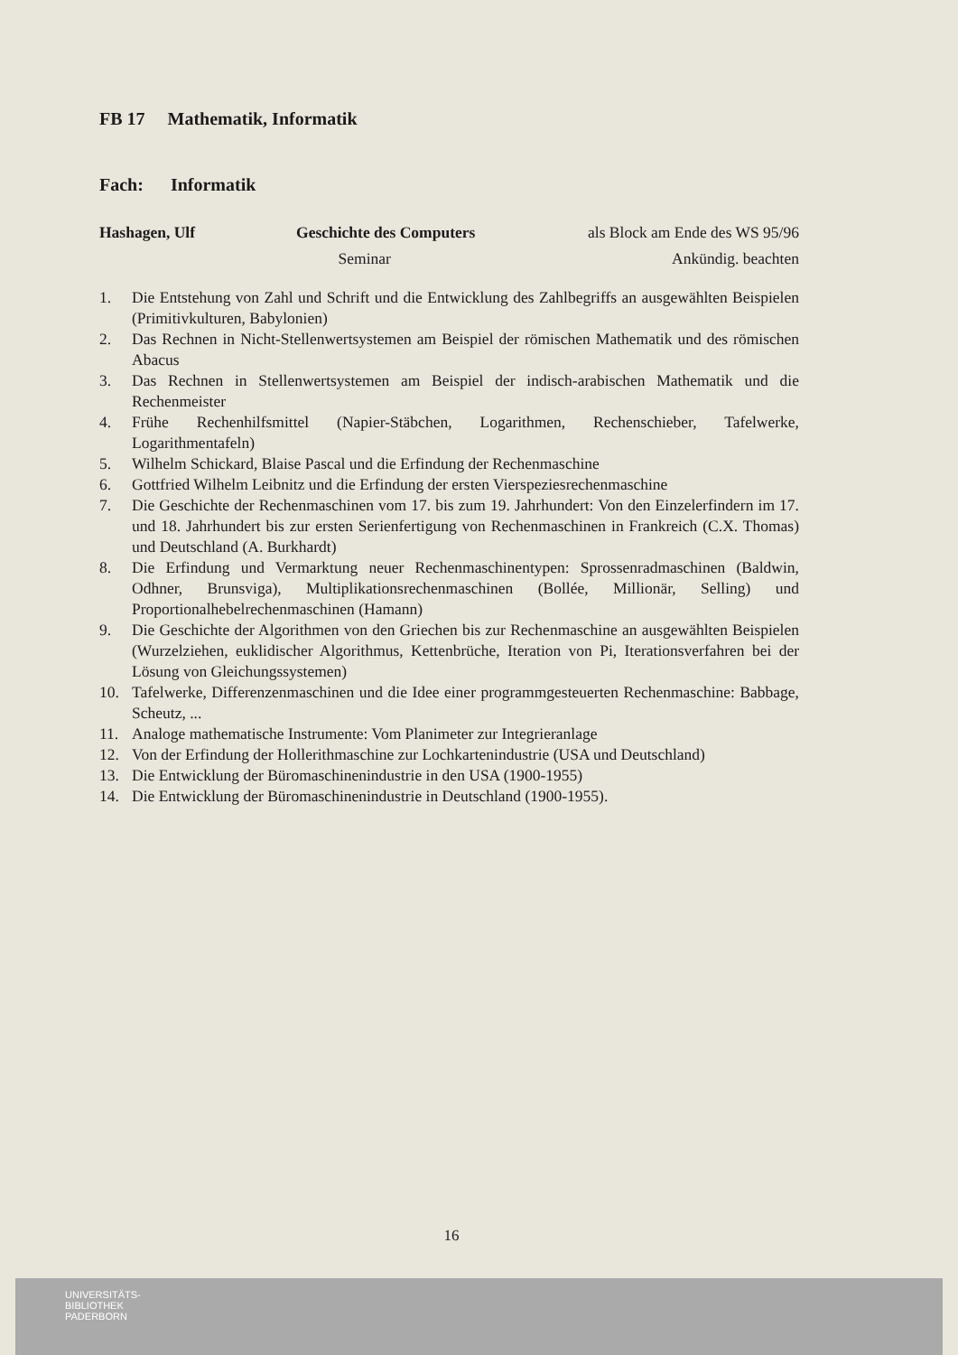FB 17 Mathematik, Informatik
Fach: Informatik
Hashagen, Ulf Geschichte des Computers als Block am Ende des WS 95/96
Seminar Ankündig. beachten
1. Die Entstehung von Zahl und Schrift und die Entwicklung des Zahlbegriffs an ausgewählten Beispielen (Primitivkulturen, Babylonien)
2. Das Rechnen in Nicht-Stellenwertsystemen am Beispiel der römischen Mathematik und des römischen Abacus
3. Das Rechnen in Stellenwertsystemen am Beispiel der indisch-arabischen Mathematik und die Rechenmeister
4. Frühe Rechenhilfsmittel (Napier-Stäbchen, Logarithmen, Rechenschieber, Tafelwerke, Logarithmentafeln)
5. Wilhelm Schickard, Blaise Pascal und die Erfindung der Rechenmaschine
6. Gottfried Wilhelm Leibnitz und die Erfindung der ersten Vierspeziesrechenmaschine
7. Die Geschichte der Rechenmaschinen vom 17. bis zum 19. Jahrhundert: Von den Einzelerfindern im 17. und 18. Jahrhundert bis zur ersten Serienfertigung von Rechenmaschinen in Frankreich (C.X. Thomas) und Deutschland (A. Burkhardt)
8. Die Erfindung und Vermarktung neuer Rechenmaschinentypen: Sprossenradmaschinen (Baldwin, Odhner, Brunsviga), Multiplikationsrechenmaschinen (Bollée, Millionär, Selling) und Proportionalhebelrechenmaschinen (Hamann)
9. Die Geschichte der Algorithmen von den Griechen bis zur Rechenmaschine an ausgewählten Beispielen (Wurzelziehen, euklidischer Algorithmus, Kettenbrüche, Iteration von Pi, Iterationsverfahren bei der Lösung von Gleichungssystemen)
10. Tafelwerke, Differenzenmaschinen und die Idee einer programmgesteuerten Rechenmaschine: Babbage, Scheutz, ...
11. Analoge mathematische Instrumente: Vom Planimeter zur Integrieranlage
12. Von der Erfindung der Hollerithmaschine zur Lochkartenindustrie (USA und Deutschland)
13. Die Entwicklung der Büromaschinenindustrie in den USA (1900-1955)
14. Die Entwicklung der Büromaschinenindustrie in Deutschland (1900-1955).
16
UNIVERSITÄTS-
BIBLIOTHEK
PADERBORN